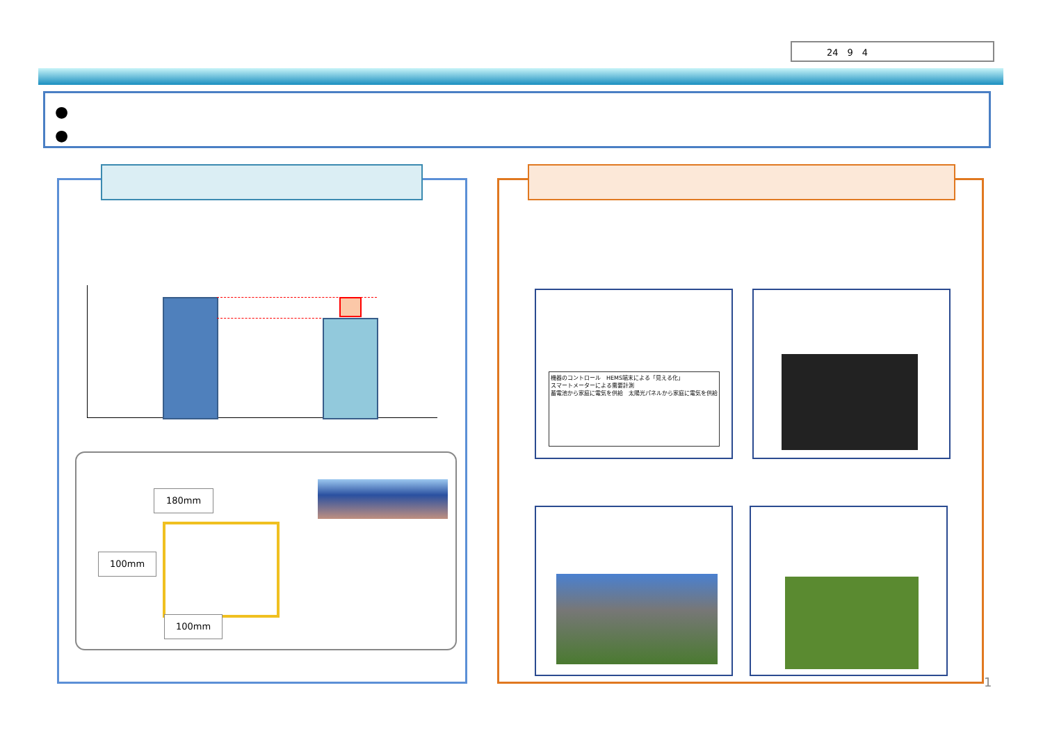24　9　4
●
●
180mm
100mm
100mm
機器のコントロール　HEMS端末による「見える化」
スマートメーターによる需要計測
蓄電池から家庭に電気を供給　太陽光パネルから家庭に電気を供給
1